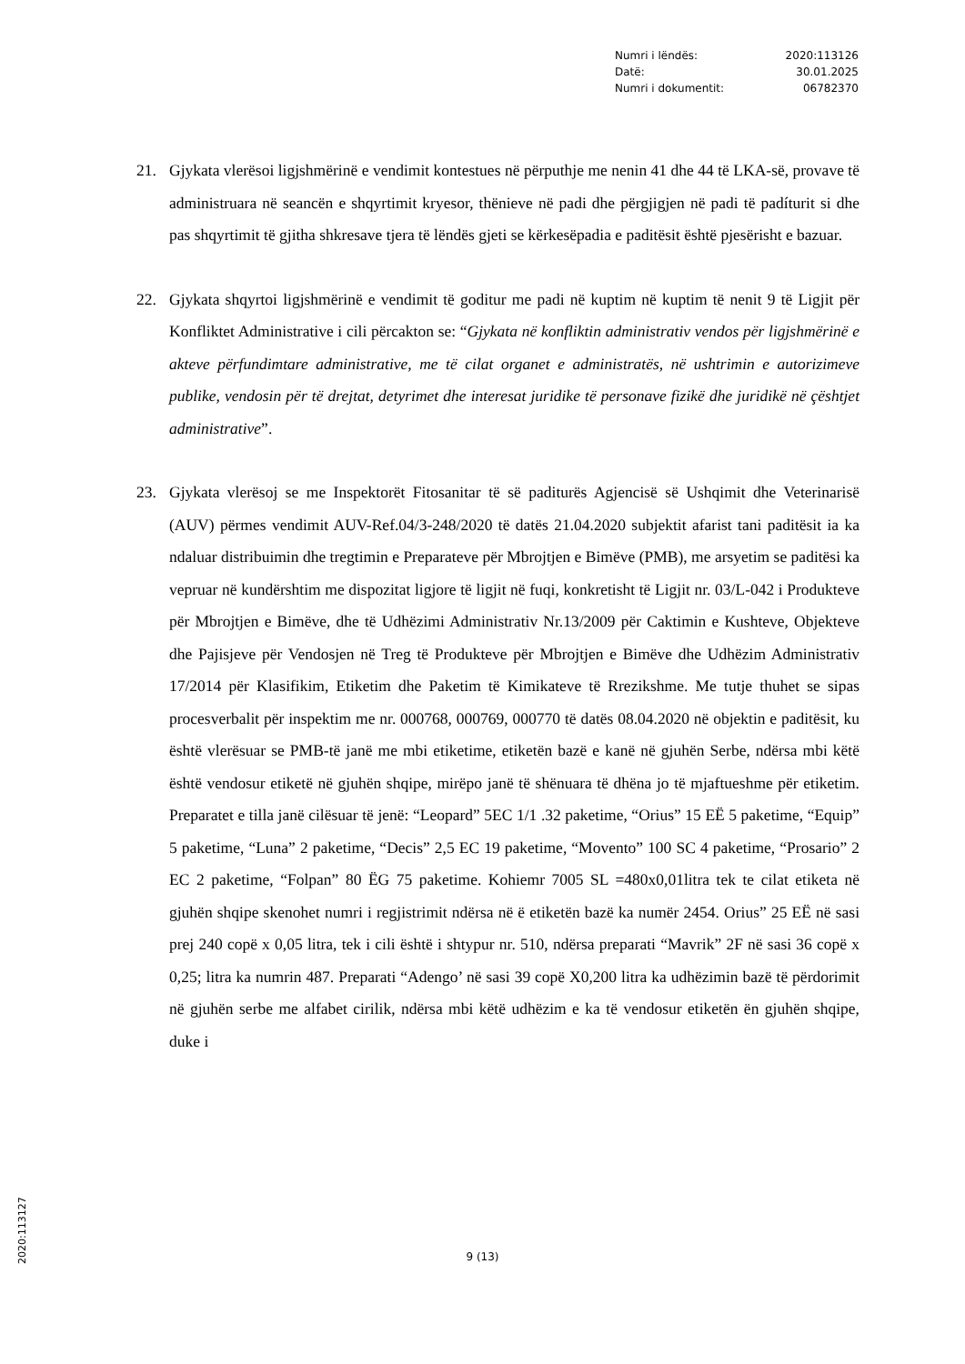Numri i lëndës: 2020:113126
Datë: 30.01.2025
Numri i dokumentit: 06782370
21. Gjykata vlerësoi ligjshmërinë e vendimit kontestues në përputhje me nenin 41 dhe 44 të LKA-së, provave të administruara në seancën e shqyrtimit kryesor, thënieve në padi dhe përgjigjen në padi të padíturit si dhe pas shqyrtimit të gjitha shkresave tjera të lëndës gjeti se kërkesëpadia e paditësit është pjesërisht e bazuar.
22. Gjykata shqyrtoi ligjshmërinë e vendimit të goditur me padi në kuptim në kuptim të nenit 9 të Ligjit për Konfliktet Administrative i cili përcakton se: “Gjykata në konfliktin administrativ vendos për ligjshmërinë e akteve përfundimtare administrative, me të cilat organet e administratës, në ushtrimin e autorizimeve publike, vendosin për të drejtat, detyrimet dhe interesat juridike të personave fizikë dhe juridikë në çështjet administrative”.
23. Gjykata vlerësoj se me Inspektorët Fitosanitar të së paditurës Agjencisë së Ushqimit dhe Veterinarisë (AUV) përmes vendimit AUV-Ref.04/3-248/2020 të datës 21.04.2020 subjektit afarist tani paditësit ia ka ndaluar distribuimin dhe tregtimin e Preparateve për Mbrojtjen e Bimëve (PMB), me arsyetim se paditësi ka vepruar në kundërshtim me dispozitat ligjore të ligjit në fuqi, konkretisht të Ligjit nr. 03/L-042 i Produkteve për Mbrojtjen e Bimëve, dhe të Udhëzimi Administrativ Nr.13/2009 për Caktimin e Kushteve, Objekteve dhe Pajisjeve për Vendosjen në Treg të Produkteve për Mbrojtjen e Bimëve dhe Udhëzim Administrativ 17/2014 për Klasifikim, Etiketim dhe Paketim të Kimikateve të Rrezikshme. Me tutje thuhet se sipas procesverbalit për inspektim me nr. 000768, 000769, 000770 të datës 08.04.2020 në objektin e paditësit, ku është vlerësuar se PMB-të janë me mbi etiketime, etiketën bazë e kanë në gjuhën Serbe, ndërsa mbi këtë është vendosur etiketë në gjuhën shqipe, mirëpo janë të shënuara të dhëna jo të mjaftueshme për etiketim. Preparatet e tilla janë cilësuar të jenë: “Leopard” 5EC 1/1 .32 paketime, “Orius” 15 EË 5 paketime, “Equip” 5 paketime, “Luna” 2 paketime, “Decis” 2,5 EC 19 paketime, “Movento” 100 SC 4 paketime, “Prosario” 2 EC 2 paketime, “Folpan” 80 ËG 75 paketime. Kohiemr 7005 SL =480x0,01litra tek te cilat etiketa në gjuhën shqipe skenohet numri i regjistrimit ndërsa në ë etiketën bazë ka numër 2454. Orius” 25 EË në sasi prej 240 copë x 0,05 litra, tek i cili është i shtypur nr. 510, ndërsa preparati “Mavrik” 2F në sasi 36 copë x 0,25; litra ka numrin 487. Preparati “Adengo’ në sasi 39 copë X0,200 litra ka udhëzimin bazë të përdorimit në gjuhën serbe me alfabet cirilik, ndërsa mbi këtë udhëzim e ka të vendosur etiketën ën gjuhën shqipe, duke i
9 (13)
2020:113127